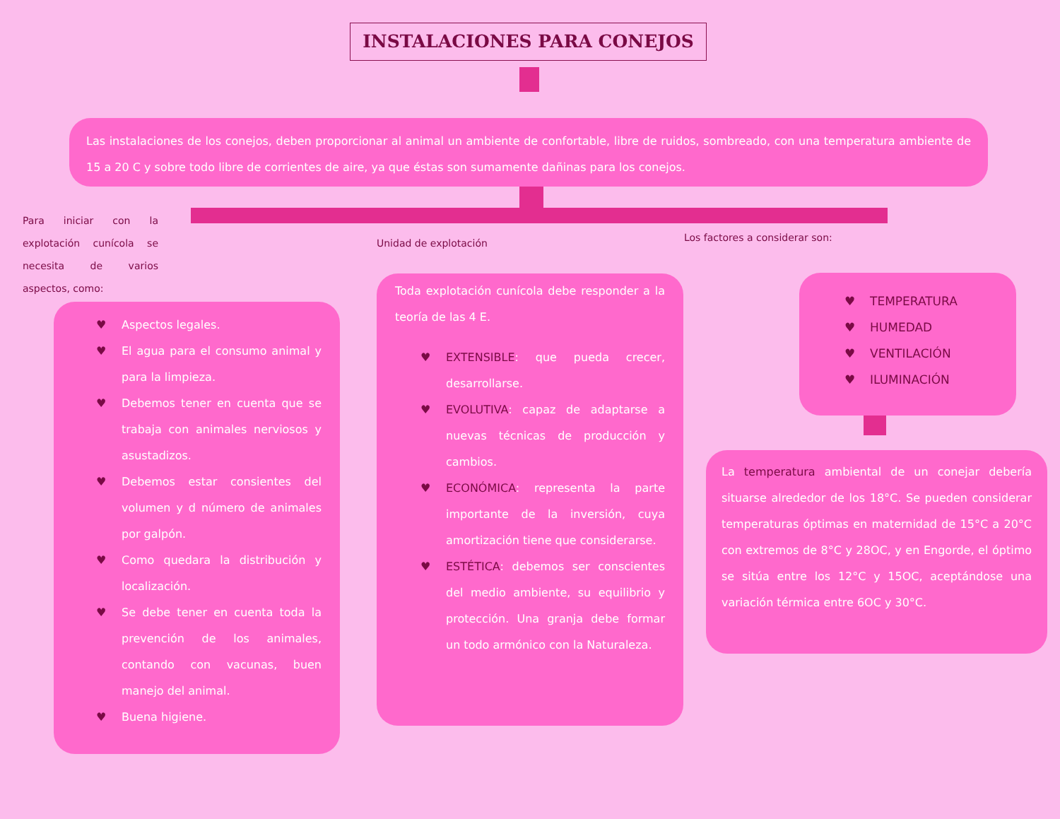INSTALACIONES PARA CONEJOS
Las instalaciones de los conejos, deben proporcionar al animal un ambiente de confortable, libre de ruidos, sombreado, con una temperatura ambiente de 15 a 20 C y sobre todo libre de corrientes de aire, ya que éstas son sumamente dañinas para los conejos.
Para iniciar con la explotación cunícola se necesita de varios aspectos, como:
Unidad de explotación Los factores a considerar son:
♥ Aspectos legales.
♥ El agua para el consumo animal y para la limpieza.
♥ Debemos tener en cuenta que se trabaja con animales nerviosos y asustadizos.
♥ Debemos estar consientes del volumen y d número de animales por galpón.
♥ Como quedara la distribución y localización.
♥ Se debe tener en cuenta toda la prevención de los animales, contando con vacunas, buen manejo del animal.
♥ Buena higiene.
Toda explotación cunícola debe responder a la teoría de las 4 E.
♥ EXTENSIBLE: que pueda crecer, desarrollarse.
♥ EVOLUTIVA: capaz de adaptarse a nuevas técnicas de producción y cambios.
♥ ECONÓMICA: representa la parte importante de la inversión, cuya amortización tiene que considerarse.
♥ ESTÉTICA: debemos ser conscientes del medio ambiente, su equilibrio y protección. Una granja debe formar un todo armónico con la Naturaleza.
♥ TEMPERATURA
♥ HUMEDAD
♥ VENTILACIÓN
♥ ILUMINACIÓN
La temperatura ambiental de un conejar debería situarse alrededor de los 18°C. Se pueden considerar temperaturas óptimas en maternidad de 15°C a 20°C con extremos de 8°C y 28OC, y en Engorde, el óptimo se sitúa entre los 12°C y 15OC, aceptándose una variación térmica entre 6OC y 30°C.